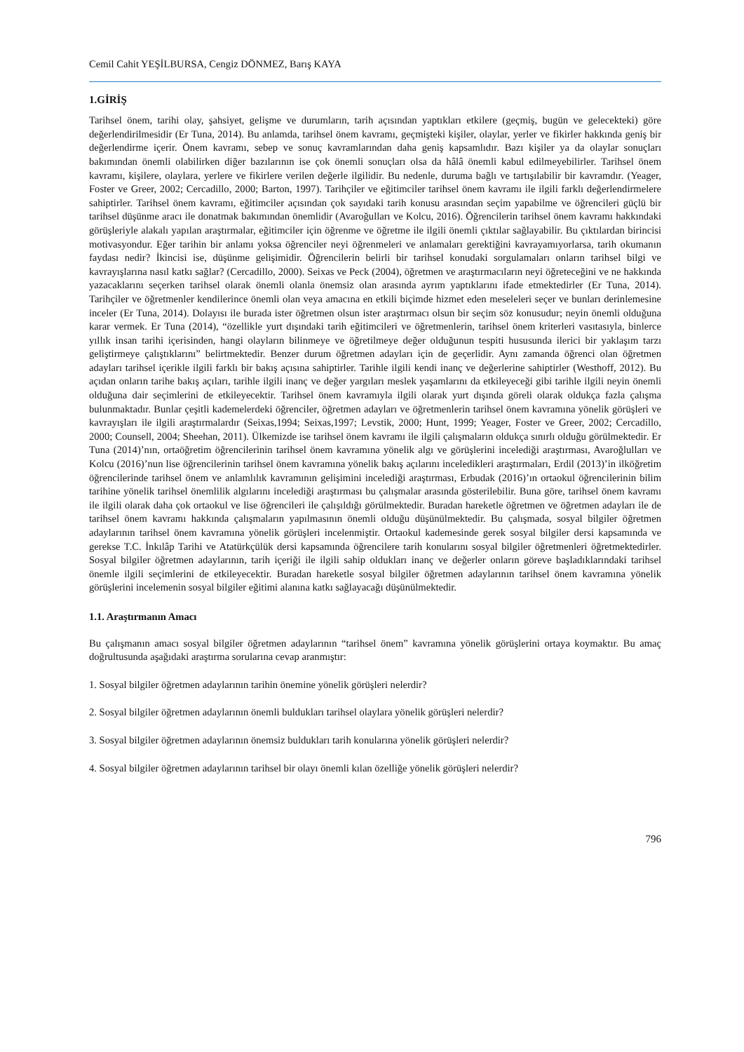Cemil Cahit YEŞİLBURSA, Cengiz DÖNMEZ, Barış KAYA
1.GİRİŞ
Tarihsel önem, tarihi olay, şahsiyet, gelişme ve durumların, tarih açısından yaptıkları etkilere (geçmiş, bugün ve gelecekteki) göre değerlendirilmesidir (Er Tuna, 2014). Bu anlamda, tarihsel önem kavramı, geçmişteki kişiler, olaylar, yerler ve fikirler hakkında geniş bir değerlendirme içerir. Önem kavramı, sebep ve sonuç kavramlarından daha geniş kapsamlıdır. Bazı kişiler ya da olaylar sonuçları bakımından önemli olabilirken diğer bazılarının ise çok önemli sonuçları olsa da hâlâ önemli kabul edilmeyebilirler. Tarihsel önem kavramı, kişilere, olaylara, yerlere ve fikirlere verilen değerle ilgilidir. Bu nedenle, duruma bağlı ve tartışılabilir bir kavramdır. (Yeager, Foster ve Greer, 2002; Cercadillo, 2000; Barton, 1997). Tarihçiler ve eğitimciler tarihsel önem kavramı ile ilgili farklı değerlendirmelere sahiptirler. Tarihsel önem kavramı, eğitimciler açısından çok sayıdaki tarih konusu arasından seçim yapabilme ve öğrencileri güçlü bir tarihsel düşünme aracı ile donatmak bakımından önemlidir (Avaroğulları ve Kolcu, 2016). Öğrencilerin tarihsel önem kavramı hakkındaki görüşleriyle alakalı yapılan araştırmalar, eğitimciler için öğrenme ve öğretme ile ilgili önemli çıktılar sağlayabilir. Bu çıktılardan birincisi motivasyondur. Eğer tarihin bir anlamı yoksa öğrenciler neyi öğrenmeleri ve anlamaları gerektiğini kavrayamıyorlarsa, tarih okumanın faydası nedir? İkincisi ise, düşünme gelişimidir. Öğrencilerin belirli bir tarihsel konudaki sorgulamaları onların tarihsel bilgi ve kavrayışlarına nasıl katkı sağlar? (Cercadillo, 2000). Seixas ve Peck (2004), öğretmen ve araştırmacıların neyi öğreteceğini ve ne hakkında yazacaklarını seçerken tarihsel olarak önemli olanla önemsiz olan arasında ayrım yaptıklarını ifade etmektedirler (Er Tuna, 2014). Tarihçiler ve öğretmenler kendilerince önemli olan veya amacına en etkili biçimde hizmet eden meseleleri seçer ve bunları derinlemesine inceler (Er Tuna, 2014). Dolayısı ile burada ister öğretmen olsun ister araştırmacı olsun bir seçim söz konusudur; neyin önemli olduğuna karar vermek. Er Tuna (2014), “özellikle yurt dışındaki tarih eğitimcileri ve öğretmenlerin, tarihsel önem kriterleri vasıtasıyla, binlerce yıllık insan tarihi içerisinden, hangi olayların bilinmeye ve öğretilmeye değer olduğunun tespiti hususunda ilerici bir yaklaşım tarzı geliştirmeye çalıştıklarını” belirtmektedir. Benzer durum öğretmen adayları için de geçerlidir. Aynı zamanda öğrenci olan öğretmen adayları tarihsel içerikle ilgili farklı bir bakış açısına sahiptirler. Tarihle ilgili kendi inanç ve değerlerine sahiptirler (Westhoff, 2012). Bu açıdan onların tarihe bakış açıları, tarihle ilgili inanç ve değer yargıları meslek yaşamlarını da etkileyeceği gibi tarihle ilgili neyin önemli olduğuna dair seçimlerini de etkileyecektir. Tarihsel önem kavramıyla ilgili olarak yurt dışında göreli olarak oldukça fazla çalışma bulunmaktadır. Bunlar çeşitli kademelerdeki öğrenciler, öğretmen adayları ve öğretmenlerin tarihsel önem kavramına yönelik görüşleri ve kavrayışları ile ilgili araştırmalardır (Seixas,1994; Seixas,1997; Levstik, 2000; Hunt, 1999; Yeager, Foster ve Greer, 2002; Cercadillo, 2000; Counsell, 2004; Sheehan, 2011). Ülkemizde ise tarihsel önem kavramı ile ilgili çalışmaların oldukça sınırlı olduğu görülmektedir. Er Tuna (2014)’nın, ortaöğretim öğrencilerinin tarihsel önem kavramına yönelik algı ve görüşlerini incelediği araştırması, Avaroğlulları ve Kolcu (2016)’nun lise öğrencilerinin tarihsel önem kavramına yönelik bakış açılarını inceledikleri araştırmaları, Erdil (2013)’in ilköğretim öğrencilerinde tarihsel önem ve anlamlılık kavramının gelişimini incelediği araştırması, Erbudak (2016)’ın ortaokul öğrencilerinin bilim tarihine yönelik tarihsel önemlilik algılarını incelediği araştırması bu çalışmalar arasında gösterilebilir. Buna göre, tarihsel önem kavramı ile ilgili olarak daha çok ortaokul ve lise öğrencileri ile çalışıldığı görülmektedir. Buradan hareketle öğretmen ve öğretmen adayları ile de tarihsel önem kavramı hakkında çalışmaların yapılmasının önemli olduğu düşünülmektedir. Bu çalışmada, sosyal bilgiler öğretmen adaylarının tarihsel önem kavramına yönelik görüşleri incelenmiştir. Ortaokul kademesinde gerek sosyal bilgiler dersi kapsamında ve gerekse T.C. İnkılâp Tarihi ve Atatürkçülük dersi kapsamında öğrencilere tarih konularını sosyal bilgiler öğretmenleri öğretmektedirler. Sosyal bilgiler öğretmen adaylarının, tarih içeriği ile ilgili sahip oldukları inanç ve değerler onların göreve başladıklarındaki tarihsel önemle ilgili seçimlerini de etkileyecektir. Buradan hareketle sosyal bilgiler öğretmen adaylarının tarihsel önem kavramına yönelik görüşlerini incelemenin sosyal bilgiler eğitimi alanına katkı sağlayacağı düşünülmektedir.
1.1. Araştırmanın Amacı
Bu çalışmanın amacı sosyal bilgiler öğretmen adaylarının “tarihsel önem” kavramına yönelik görüşlerini ortaya koymaktır. Bu amaç doğrultusunda aşağıdaki araştırma sorularına cevap aranmıştır:
1. Sosyal bilgiler öğretmen adaylarının tarihin önemine yönelik görüşleri nelerdir?
2. Sosyal bilgiler öğretmen adaylarının önemli buldukları tarihsel olaylara yönelik görüşleri nelerdir?
3. Sosyal bilgiler öğretmen adaylarının önemsiz buldukları tarih konularına yönelik görüşleri nelerdir?
4. Sosyal bilgiler öğretmen adaylarının tarihsel bir olayı önemli kılan özelliğe yönelik görüşleri nelerdir?
796